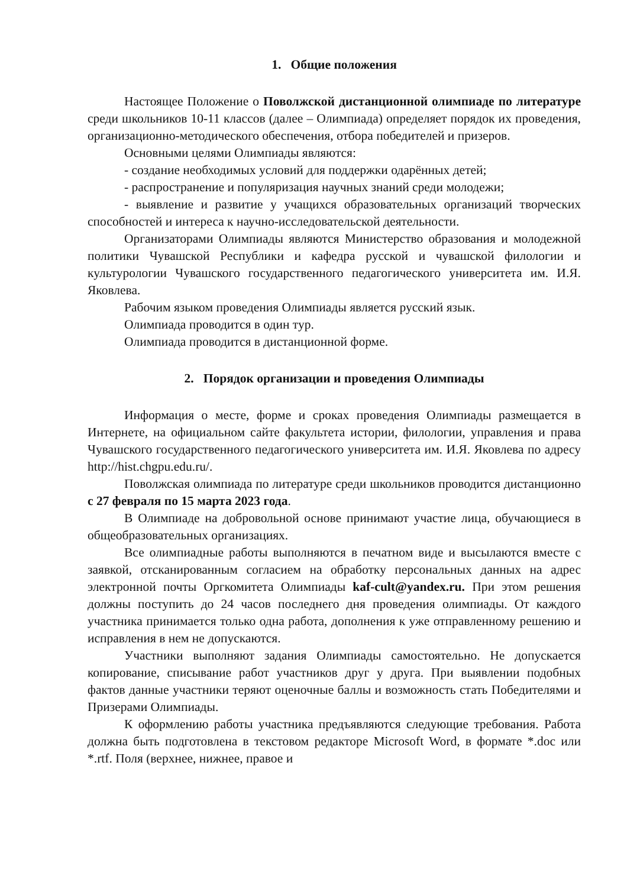1. Общие положения
Настоящее Положение о Поволжской дистанционной олимпиаде по литературе среди школьников 10-11 классов (далее – Олимпиада) определяет порядок их проведения, организационно-методического обеспечения, отбора победителей и призеров.
Основными целями Олимпиады являются:
- создание необходимых условий для поддержки одарённых детей;
- распространение и популяризация научных знаний среди молодежи;
- выявление и развитие у учащихся образовательных организаций творческих способностей и интереса к научно-исследовательской деятельности.
Организаторами Олимпиады являются Министерство образования и молодежной политики Чувашской Республики и кафедра русской и чувашской филологии и культурологии Чувашского государственного педагогического университета им. И.Я. Яковлева.
Рабочим языком проведения Олимпиады является русский язык.
Олимпиада проводится в один тур.
Олимпиада проводится в дистанционной форме.
2. Порядок организации и проведения Олимпиады
Информация о месте, форме и сроках проведения Олимпиады размещается в Интернете, на официальном сайте факультета истории, филологии, управления и права Чувашского государственного педагогического университета им. И.Я. Яковлева по адресу http://hist.chgpu.edu.ru/.
Поволжская олимпиада по литературе среди школьников проводится дистанционно с 27 февраля по 15 марта 2023 года.
В Олимпиаде на добровольной основе принимают участие лица, обучающиеся в общеобразовательных организациях.
Все олимпиадные работы выполняются в печатном виде и высылаются вместе с заявкой, отсканированным согласием на обработку персональных данных на адрес электронной почты Оргкомитета Олимпиады kaf-cult@yandex.ru. При этом решения должны поступить до 24 часов последнего дня проведения олимпиады. От каждого участника принимается только одна работа, дополнения к уже отправленному решению и исправления в нем не допускаются.
Участники выполняют задания Олимпиады самостоятельно. Не допускается копирование, списывание работ участников друг у друга. При выявлении подобных фактов данные участники теряют оценочные баллы и возможность стать Победителями и Призерами Олимпиады.
К оформлению работы участника предъявляются следующие требования. Работа должна быть подготовлена в текстовом редакторе Microsoft Word, в формате *.doc или *.rtf. Поля (верхнее, нижнее, правое и